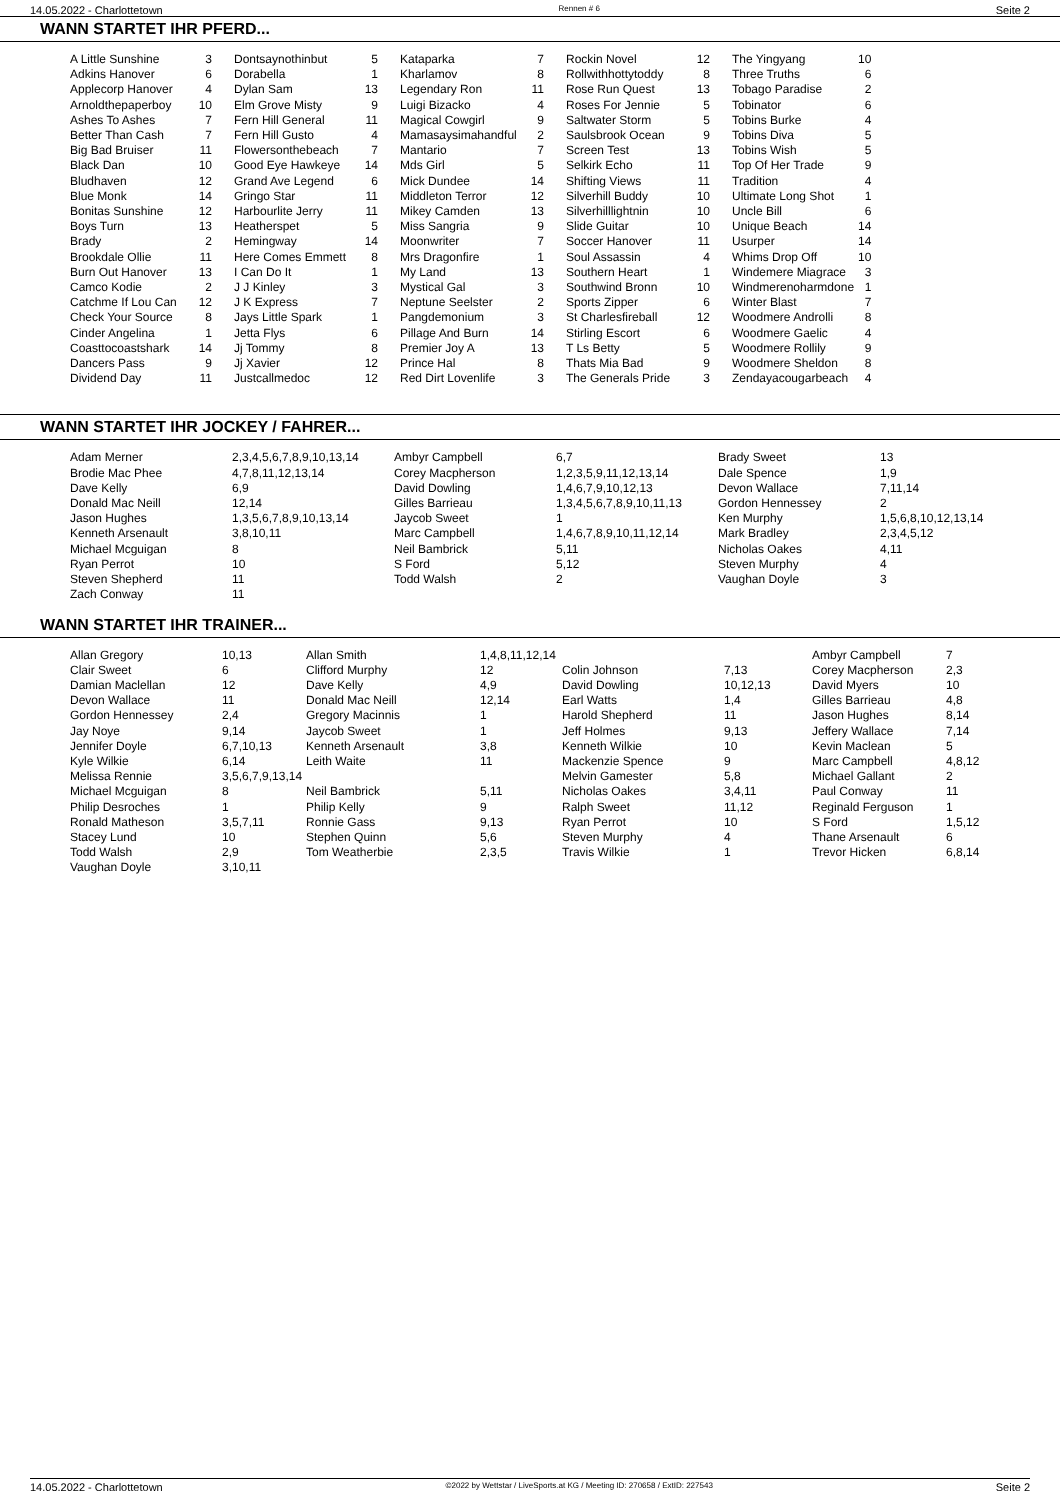14.05.2022 - Charlottetown Rennen # 6 Seite 2
WANN STARTET IHR PFERD...
| A Little Sunshine | 3 | Dontsaynothinbut | 5 | Kataparka | 7 | Rockin Novel | 12 | The Yingyang | 10 |
| Adkins Hanover | 6 | Dorabella | 1 | Kharlamov | 8 | Rollwithhottytoddy | 8 | Three Truths | 6 |
| Applecorp Hanover | 4 | Dylan Sam | 13 | Legendary Ron | 11 | Rose Run Quest | 13 | Tobago Paradise | 2 |
| Arnoldthepaperboy | 10 | Elm Grove Misty | 9 | Luigi Bizacko | 4 | Roses For Jennie | 5 | Tobinator | 6 |
| Ashes To Ashes | 7 | Fern Hill General | 11 | Magical Cowgirl | 9 | Saltwater Storm | 5 | Tobins Burke | 4 |
| Better Than Cash | 7 | Fern Hill Gusto | 4 | Mamasaysimahandful | 2 | Saulsbrook Ocean | 9 | Tobins Diva | 5 |
| Big Bad Bruiser | 11 | Flowersonthebeach | 7 | Mantario | 7 | Screen Test | 13 | Tobins Wish | 5 |
| Black Dan | 10 | Good Eye Hawkeye | 14 | Mds Girl | 5 | Selkirk Echo | 11 | Top Of Her Trade | 9 |
| Bludhaven | 12 | Grand Ave Legend | 6 | Mick Dundee | 14 | Shifting Views | 11 | Tradition | 4 |
| Blue Monk | 14 | Gringo Star | 11 | Middleton Terror | 12 | Silverhill Buddy | 10 | Ultimate Long Shot | 1 |
| Bonitas Sunshine | 12 | Harbourlite Jerry | 11 | Mikey Camden | 13 | Silverhilllightnin | 10 | Uncle Bill | 6 |
| Boys Turn | 13 | Heatherspet | 5 | Miss Sangria | 9 | Slide Guitar | 10 | Unique Beach | 14 |
| Brady | 2 | Hemingway | 14 | Moonwriter | 7 | Soccer Hanover | 11 | Usurper | 14 |
| Brookdale Ollie | 11 | Here Comes Emmett | 8 | Mrs Dragonfire | 1 | Soul Assassin | 4 | Whims Drop Off | 10 |
| Burn Out Hanover | 13 | I Can Do It | 1 | My Land | 13 | Southern Heart | 1 | Windemere Miagrace | 3 |
| Camco Kodie | 2 | J J Kinley | 3 | Mystical Gal | 3 | Southwind Bronn | 10 | Windmerenoharmdone | 1 |
| Catchme If Lou Can | 12 | J K Express | 7 | Neptune Seelster | 2 | Sports Zipper | 6 | Winter Blast | 7 |
| Check Your Source | 8 | Jays Little Spark | 1 | Pangdemonium | 3 | St Charlesfireball | 12 | Woodmere Androlli | 8 |
| Cinder Angelina | 1 | Jetta Flys | 6 | Pillage And Burn | 14 | Stirling Escort | 6 | Woodmere Gaelic | 4 |
| Coasttocoastshark | 14 | Jj Tommy | 8 | Premier Joy A | 13 | T Ls Betty | 5 | Woodmere Rollily | 9 |
| Dancers Pass | 9 | Jj Xavier | 12 | Prince Hal | 8 | Thats Mia Bad | 9 | Woodmere Sheldon | 8 |
| Dividend Day | 11 | Justcallmedoc | 12 | Red Dirt Lovenlife | 3 | The Generals Pride | 3 | Zendayacougarbeach | 4 |
WANN STARTET IHR JOCKEY / FAHRER...
| Adam Merner | 2,3,4,5,6,7,8,9,10,13,14 | Ambyr Campbell | 6,7 | Brady Sweet | 13 |
| Brodie Mac Phee | 4,7,8,11,12,13,14 | Corey Macpherson | 1,2,3,5,9,11,12,13,14 | Dale Spence | 1,9 |
| Dave Kelly | 6,9 | David Dowling | 1,4,6,7,9,10,12,13 | Devon Wallace | 7,11,14 |
| Donald Mac Neill | 12,14 | Gilles Barrieau | 1,3,4,5,6,7,8,9,10,11,13 | Gordon Hennessey | 2 |
| Jason Hughes | 1,3,5,6,7,8,9,10,13,14 | Jaycob Sweet | 1 | Ken Murphy | 1,5,6,8,10,12,13,14 |
| Kenneth Arsenault | 3,8,10,11 | Marc Campbell | 1,4,6,7,8,9,10,11,12,14 | Mark Bradley | 2,3,4,5,12 |
| Michael Mcguigan | 8 | Neil Bambrick | 5,11 | Nicholas Oakes | 4,11 |
| Ryan Perrot | 10 | S Ford | 5,12 | Steven Murphy | 4 |
| Steven Shepherd | 11 | Todd Walsh | 2 | Vaughan Doyle | 3 |
| Zach Conway | 11 | | | | |
WANN STARTET IHR TRAINER...
| Allan Gregory | 10,13 | Allan Smith | 1,4,8,11,12,14 | | | Ambyr Campbell | 7 |
| Clair Sweet | 6 | Clifford Murphy | 12 | Colin Johnson | 7,13 | Corey Macpherson | 2,3 |
| Damian Maclellan | 12 | Dave Kelly | 4,9 | David Dowling | 10,12,13 | David Myers | 10 |
| Devon Wallace | 11 | Donald Mac Neill | 12,14 | Earl Watts | 1,4 | Gilles Barrieau | 4,8 |
| Gordon Hennessey | 2,4 | Gregory Macinnis | 1 | Harold Shepherd | 11 | Jason Hughes | 8,14 |
| Jay Noye | 9,14 | Jaycob Sweet | 1 | Jeff Holmes | 9,13 | Jeffery Wallace | 7,14 |
| Jennifer Doyle | 6,7,10,13 | Kenneth Arsenault | 3,8 | Kenneth Wilkie | 10 | Kevin Maclean | 5 |
| Kyle Wilkie | 6,14 | Leith Waite | 11 | Mackenzie Spence | 9 | Marc Campbell | 4,8,12 |
| Melissa Rennie | 3,5,6,7,9,13,14 | | | Melvin Gamester | 5,8 | Michael Gallant | 2 |
| Michael Mcguigan | 8 | Neil Bambrick | 5,11 | Nicholas Oakes | 3,4,11 | Paul Conway | 11 |
| Philip Desroches | 1 | Philip Kelly | 9 | Ralph Sweet | 11,12 | Reginald Ferguson | 1 |
| Ronald Matheson | 3,5,7,11 | Ronnie Gass | 9,13 | Ryan Perrot | 10 | S Ford | 1,5,12 |
| Stacey Lund | 10 | Stephen Quinn | 5,6 | Steven Murphy | 4 | Thane Arsenault | 6 |
| Todd Walsh | 2,9 | Tom Weatherbie | 2,3,5 | Travis Wilkie | 1 | Trevor Hicken | 6,8,14 |
| Vaughan Doyle | 3,10,11 | | | | | | |
14.05.2022 - Charlottetown ©2022 by Wettstar / LiveSports.at KG / Meeting ID: 270658 / ExtID: 227543 Seite 2